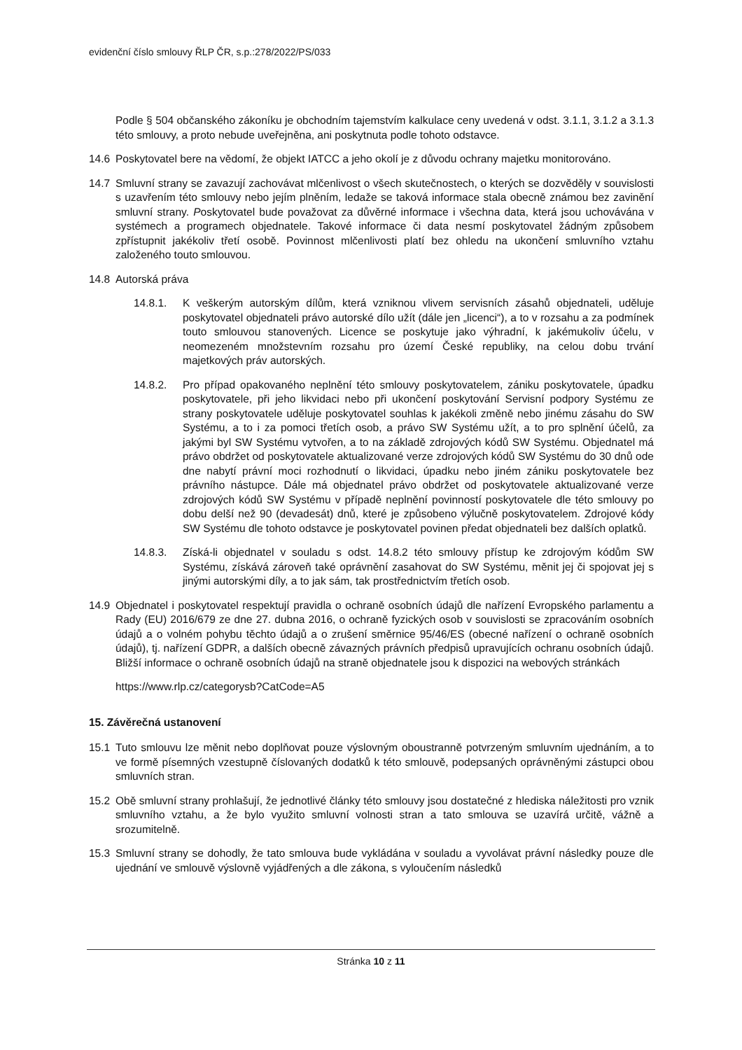evidenční číslo smlouvy ŘLP ČR, s.p.:278/2022/PS/033
Podle § 504 občanského zákoníku je obchodním tajemstvím kalkulace ceny uvedená v odst. 3.1.1, 3.1.2 a 3.1.3 této smlouvy, a proto nebude uveřejněna, ani poskytnuta podle tohoto odstavce.
14.6 Poskytovatel bere na vědomí, že objekt IATCC a jeho okolí je z důvodu ochrany majetku monitorováno.
14.7 Smluvní strany se zavazují zachovávat mlčenlivost o všech skutečnostech, o kterých se dozvěděly v souvislosti s uzavřením této smlouvy nebo jejím plněním, ledaže se taková informace stala obecně známou bez zavinění smluvní strany. Poskytovatel bude považovat za důvěrné informace i všechna data, která jsou uchovávána v systémech a programech objednatele. Takové informace či data nesmí poskytovatel žádným způsobem zpřístupnit jakékoliv třetí osobě. Povinnost mlčenlivosti platí bez ohledu na ukončení smluvního vztahu založeného touto smlouvou.
14.8 Autorská práva
14.8.1. K veškerým autorským dílům, která vzniknou vlivem servisních zásahů objednateli, uděluje poskytovatel objednateli právo autorské dílo užít (dále jen „licenci“), a to v rozsahu a za podmínek touto smlouvou stanovených. Licence se poskytuje jako výhradní, k jakémukoliv účelu, v neomezeném množstevním rozsahu pro území České republiky, na celou dobu trvání majetkových práv autorských.
14.8.2. Pro případ opakovaného neplnění této smlouvy poskytovatelem, zániku poskytovatele, úpadku poskytovatele, při jeho likvidaci nebo při ukončení poskytování Servisní podpory Systému ze strany poskytovatele uděluje poskytovatel souhlas k jakékoli změně nebo jinému zásahu do SW Systému, a to i za pomoci třetích osob, a právo SW Systému užít, a to pro splnění účelů, za jakými byl SW Systému vytvořen, a to na základě zdrojových kódů SW Systému. Objednatel má právo obdržet od poskytovatele aktualizované verze zdrojových kódů SW Systému do 30 dnů ode dne nabytí právní moci rozhodnutí o likvidaci, úpadku nebo jiném zániku poskytovatele bez právního nástupce. Dále má objednatel právo obdržet od poskytovatele aktualizované verze zdrojových kódů SW Systému v případě neplnění povinností poskytovatele dle této smlouvy po dobu delší než 90 (devadesát) dnů, které je způsobeno výlučně poskytovatelem. Zdrojové kódy SW Systému dle tohoto odstavce je poskytovatel povinen předat objednateli bez dalších oplatků.
14.8.3. Získá-li objednatel v souladu s odst. 14.8.2 této smlouvy přístup ke zdrojovým kódům SW Systému, získává zároveň také oprávnění zasahovat do SW Systému, měnit jej či spojovat jej s jinými autorskými díly, a to jak sám, tak prostřednictvím třetích osob.
14.9 Objednatel i poskytovatel respektují pravidla o ochraně osobních údajů dle nařízení Evropského parlamentu a Rady (EU) 2016/679 ze dne 27. dubna 2016, o ochraně fyzických osob v souvislosti se zpracováním osobních údajů a o volném pohybu těchto údajů a o zrušení směrnice 95/46/ES (obecné nařízení o ochraně osobních údajů), tj. nařízení GDPR, a dalších obecně závazných právních předpisů upravujících ochranu osobních údajů. Bližší informace o ochraně osobních údajů na straně objednatele jsou k dispozici na webových stránkách
https://www.rlp.cz/categorysb?CatCode=A5
15. Závěrečná ustanovení
15.1 Tuto smlouvu lze měnit nebo doplňovat pouze výslovným oboustranně potvrzeným smluvním ujednáním, a to ve formě písemných vzestupně číslovaných dodatků k této smlouvě, podepsaných oprávněnými zástupci obou smluvních stran.
15.2 Obě smluvní strany prohlašují, že jednotlivé články této smlouvy jsou dostatečné z hlediska náležitosti pro vznik smluvního vztahu, a že bylo využito smluvní volnosti stran a tato smlouva se uzavírá určitě, vážně a srozumitelně.
15.3 Smluvní strany se dohodly, že tato smlouva bude vykládána v souladu a vyvolávat právní následky pouze dle ujednání ve smlouvě výslovně vyjádřených a dle zákona, s vyloučením následků
Stránka 10 z 11